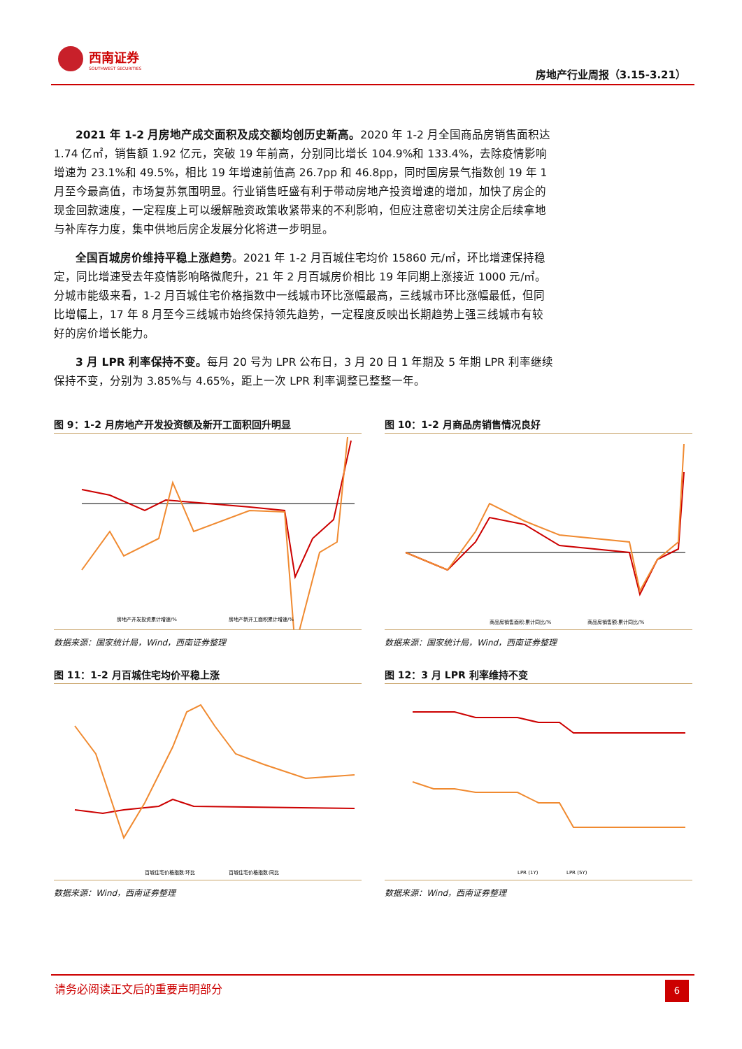西南证券
SOUTHWEST SECURITIES
房地产行业周报（3.15-3.21）
2021 年 1-2 月房地产成交面积及成交额均创历史新高。2020 年 1-2 月全国商品房销售面积达 1.74 亿㎡，销售额 1.92 亿元，突破 19 年前高，分别同比增长 104.9%和 133.4%，去除疫情影响增速为 23.1%和 49.5%，相比 19 年增速前值高 26.7pp 和 46.8pp，同时国房景气指数创 19 年 1 月至今最高值，市场复苏氛围明显。行业销售旺盛有利于带动房地产投资增速的增加，加快了房企的现金回款速度，一定程度上可以缓解融资政策收紧带来的不利影响，但应注意密切关注房企后续拿地与补库存力度，集中供地后房企发展分化将进一步明显。
全国百城房价维持平稳上涨趋势。2021 年 1-2 月百城住宅均价 15860 元/㎡，环比增速保持稳定，同比增速受去年疫情影响略微爬升，21 年 2 月百城房价相比 19 年同期上涨接近 1000 元/㎡。分城市能级来看，1-2 月百城住宅价格指数中一线城市环比涨幅最高，三线城市环比涨幅最低，但同比增幅上，17 年 8 月至今三线城市始终保持领先趋势，一定程度反映出长期趋势上强三线城市有较好的房价增长能力。
3 月 LPR 利率保持不变。每月 20 号为 LPR 公布日，3 月 20 日 1 年期及 5 年期 LPR 利率继续保持不变，分别为 3.85%与 4.65%，距上一次 LPR 利率调整已整整一年。
图 9：1-2 月房地产开发投资额及新开工面积回升明显
房地产开发投资累计增速/%
房地产新开工面积累计增速/%
数据来源：国家统计局，Wind，西南证券整理
图 10：1-2 月商品房销售情况良好
商品房销售面积:累计同比/%
商品房销售额:累计同比/%
数据来源：国家统计局，Wind，西南证券整理
图 11：1-2 月百城住宅均价平稳上涨
百城住宅价格指数:环比
百城住宅价格指数:同比
数据来源：Wind，西南证券整理
图 12：3 月 LPR 利率维持不变
LPR (1Y)
LPR (5Y)
数据来源：Wind，西南证券整理
请务必阅读正文后的重要声明部分
6